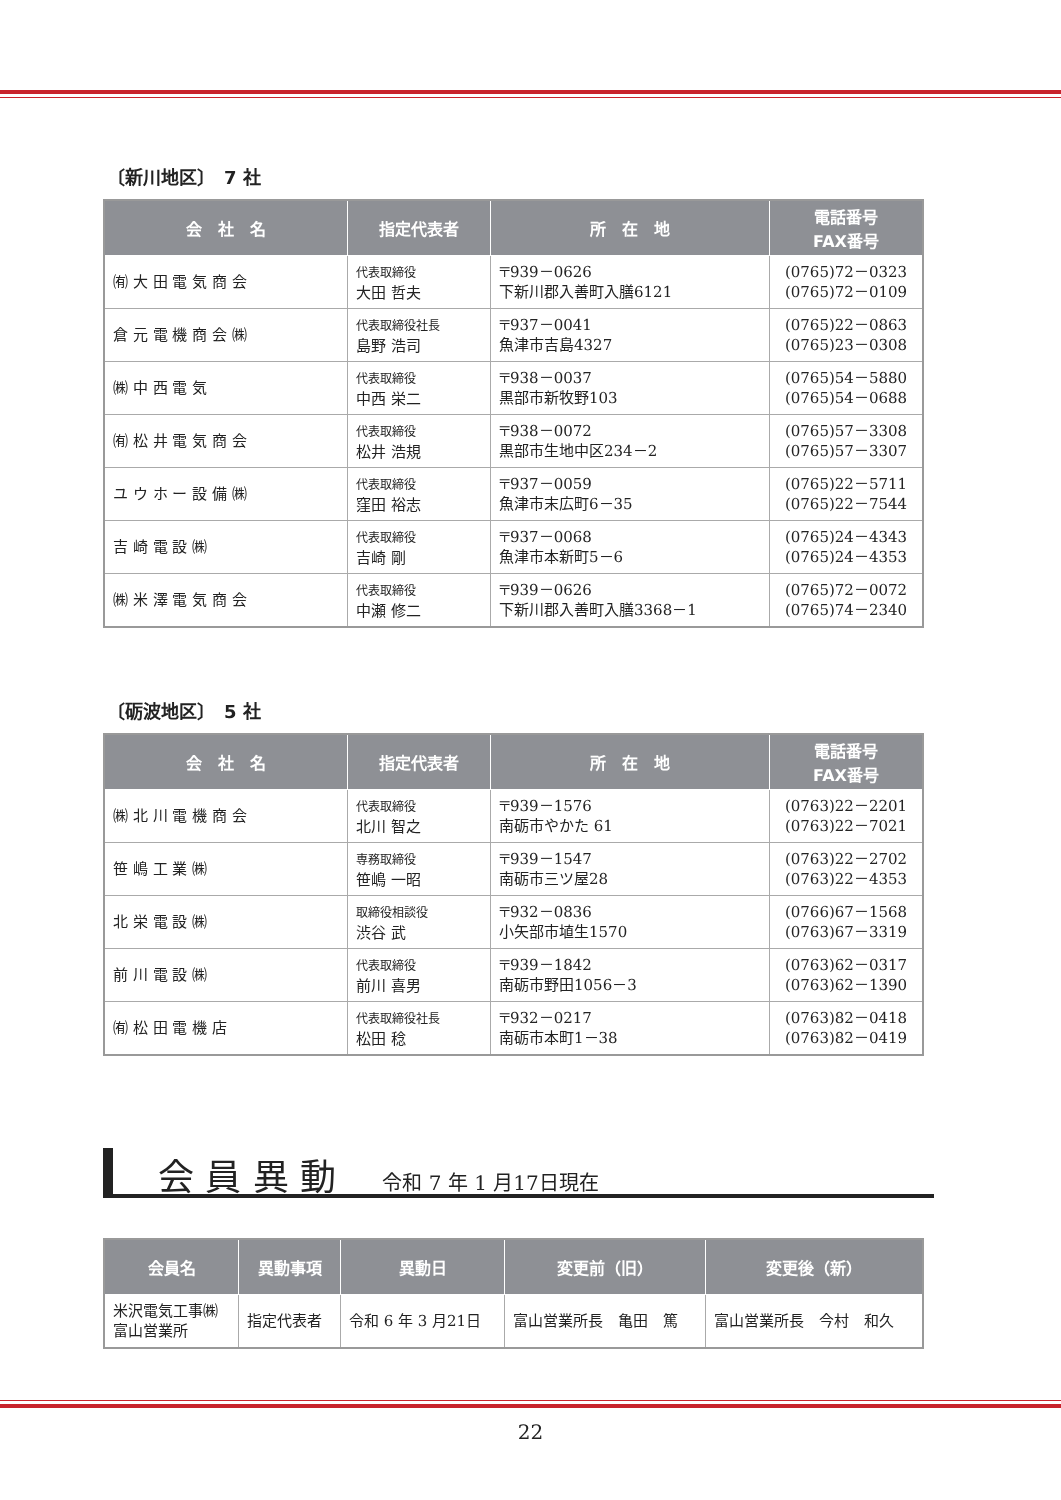〔新川地区〕　7 社
| 会 社 名 | 指定代表者 | 所 在 地 | 電話番号 FAX番号 |
| --- | --- | --- | --- |
| ㈲ 大 田 電 気 商 会 | 代表取締役 大田 哲夫 | 〒939－0626 下新川郡入善町入膳6121 | (0765)72－0323 (0765)72－0109 |
| 倉 元 電 機 商 会 ㈱ | 代表取締役社長 島野 浩司 | 〒937－0041 魚津市吉島4327 | (0765)22－0863 (0765)23－0308 |
| ㈱ 中 西 電 気 | 代表取締役 中西 栄二 | 〒938－0037 黒部市新牧野103 | (0765)54－5880 (0765)54－0688 |
| ㈲ 松 井 電 気 商 会 | 代表取締役 松井 浩規 | 〒938－0072 黒部市生地中区234－2 | (0765)57－3308 (0765)57－3307 |
| ユ ウ ホ ー 設 備 ㈱ | 代表取締役 窪田 裕志 | 〒937－0059 魚津市末広町6－35 | (0765)22－5711 (0765)22－7544 |
| 吉 崎 電 設 ㈱ | 代表取締役 吉崎 剛 | 〒937－0068 魚津市本新町5－6 | (0765)24－4343 (0765)24－4353 |
| ㈱ 米 澤 電 気 商 会 | 代表取締役 中瀬 修二 | 〒939－0626 下新川郡入善町入膳3368－1 | (0765)72－0072 (0765)74－2340 |
〔砺波地区〕　5 社
| 会 社 名 | 指定代表者 | 所 在 地 | 電話番号 FAX番号 |
| --- | --- | --- | --- |
| ㈱ 北 川 電 機 商 会 | 代表取締役 北川 智之 | 〒939－1576 南砺市やかた 61 | (0763)22－2201 (0763)22－7021 |
| 笹 嶋 工 業 ㈱ | 専務取締役 笹嶋 一昭 | 〒939－1547 南砺市三ツ屋28 | (0763)22－2702 (0763)22－4353 |
| 北 栄 電 設 ㈱ | 取締役相談役 渋谷 武 | 〒932－0836 小矢部市埴生1570 | (0766)67－1568 (0763)67－3319 |
| 前 川 電 設 ㈱ | 代表取締役 前川 喜男 | 〒939－1842 南砺市野田1056－3 | (0763)62－0317 (0763)62－1390 |
| ㈲ 松 田 電 機 店 | 代表取締役社長 松田 稔 | 〒932－0217 南砺市本町1－38 | (0763)82－0418 (0763)82－0419 |
会 員 異 動　令和 7 年 1 月17日現在
| 会員名 | 異動事項 | 異動日 | 変更前（旧） | 変更後（新） |
| --- | --- | --- | --- | --- |
| 米沢電気工事㈱ 富山営業所 | 指定代表者 | 令和 6 年 3 月21日 | 富山営業所長 亀田 篤 | 富山営業所長 今村 和久 |
22